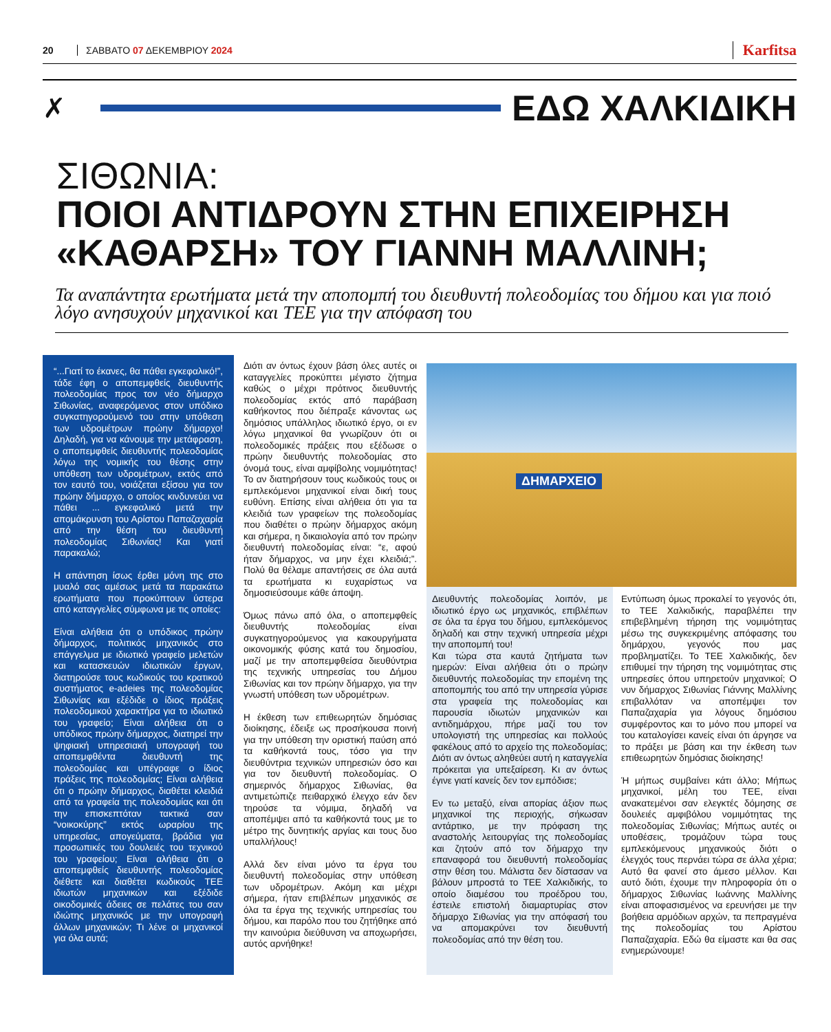20 ΣΑΒΒΑΤΟ 07 ΔΕΚΕΜΒΡΙΟΥ 2024 Karfitsa
✗
ΕΔΩ ΧΑΛΚΙΔΙΚΗ
ΣΙΘΩΝΙΑ:
ΠΟΙΟΙ ΑΝΤΙΔΡΟΥΝ ΣΤΗΝ ΕΠΙΧΕΙΡΗΣΗ «ΚΑΘΑΡΣΗ» ΤΟΥ ΓΙΑΝΝΗ ΜΑΛΛΙΝΗ;
Τα αναπάντητα ερωτήματα μετά την αποπομπή του διευθυντή πολεοδομίας του δήμου και για ποιό λόγο ανησυχούν μηχανικοί και ΤΕΕ για την απόφαση του
“...Γιατί το έκανες, θα πάθει εγκεφαλικό!”, τάδε έφη ο αποπεμφθείς διευθυντής πολεοδομίας προς τον νέο δήμαρχο Σιθωνίας, αναφερόμενος στον υπόδικο συγκατηγορούμενό του στην υπόθεση των υδρομέτρων πρώην δήμαρχο! Δηλαδή, για να κάνουμε την μετάφραση, ο αποπεμφθείς διευθυντής πολεοδομίας λόγω της νομικής του θέσης στην υπόθεση των υδρομέτρων, εκτός από τον εαυτό του, νοιάζεται εξίσου για τον πρώην δήμαρχο, ο οποίος κινδυνεύει να πάθει ... εγκεφαλικό μετά την απομάκρυνση του Αρίστου Παπαζαχαρία από την θέση του διευθυντή πολεοδομίας Σιθωνίας! Και γιατί παρακαλώ;
Η απάντηση ίσως έρθει μόνη της στο μυαλό σας αμέσως μετά τα παρακάτω ερωτήματα που προκύπτουν ύστερα από καταγγελίες σύμφωνα με τις οποίες:
Είναι αλήθεια ότι ο υπόδικος πρώην δήμαρχος, πολιτικός μηχανικός στο επάγγελμα με ιδιωτικό γραφείο μελετών και κατασκευών ιδιωτικών έργων, διατηρούσε τους κωδικούς του κρατικού συστήματος e-adeies της πολεοδομίας Σιθωνίας και εξέδιδε ο ίδιος πράξεις πολεοδομικού χαρακτήρα για το ιδιωτικό του γραφείο; Είναι αλήθεια ότι ο υπόδικος πρώην δήμαρχος, διατηρεί την ψηφιακή υπηρεσιακή υπογραφή του αποπεμφθέντα διευθυντή της πολεοδομίας και υπέγραφε ο ίδιος πράξεις της πολεοδομίας; Είναι αλήθεια ότι ο πρώην δήμαρχος, διαθέτει κλειδιά από τα γραφεία της πολεοδομίας και ότι την επισκεπτόταν τακτικά σαν “νοικοκύρης” εκτός ωραρίου της υπηρεσίας, απογεύματα, βράδια για προσωπικές του δουλειές του τεχνικού του γραφείου; Είναι αλήθεια ότι ο αποπεμφθείς διευθυντής πολεοδομίας διέθετε και διαθέτει κωδικούς ΤΕΕ ιδιωτών μηχανικών και εξέδιδε οικοδομικές άδειες σε πελάτες του σαν ιδιώτης μηχανικός με την υπογραφή άλλων μηχανικών; Τι λένε οι μηχανικοί για όλα αυτά;
Διότι αν όντως έχουν βάση όλες αυτές οι καταγγελίες προκύπτει μέγιστο ζήτημα καθώς ο μέχρι πρότινος διευθυντής πολεοδομίας εκτός από παράβαση καθήκοντος που διέπραξε κάνοντας ως δημόσιος υπάλληλος ιδιωτικό έργο, οι εν λόγω μηχανικοί θα γνωρίζουν ότι οι πολεοδομικές πράξεις που εξέδωσε ο πρώην διευθυντής πολεοδομίας στο όνομά τους, είναι αμφίβολης νομιμότητας! Το αν διατηρήσουν τους κωδικούς τους οι εμπλεκόμενοι μηχανικοί είναι δική τους ευθύνη. Επίσης είναι αλήθεια ότι για τα κλειδιά των γραφείων της πολεοδομίας που διαθέτει ο πρώην δήμαρχος ακόμη και σήμερα, η δικαιολογία από τον πρώην διευθυντή πολεοδομίας είναι: “ε, αφού ήταν δήμαρχος, να μην έχει κλειδιά;”. Πολύ θα θέλαμε απαντήσεις σε όλα αυτά τα ερωτήματα κι ευχαρίστως να δημοσιεύσουμε κάθε άποψη.
Όμως πάνω από όλα, ο αποπεμφθείς διευθυντής πολεοδομίας είναι συγκατηγορούμενος για κακουργήματα οικονομικής φύσης κατά του δημοσίου, μαζί με την αποπεμφθείσα διευθύντρια της τεχνικής υπηρεσίας του Δήμου Σιθωνίας και τον πρώην δήμαρχο, για την γνωστή υπόθεση των υδρομέτρων.
Η έκθεση των επιθεωρητών δημόσιας διοίκησης, έδειξε ως προσήκουσα ποινή για την υπόθεση την οριστική παύση από τα καθήκοντά τους, τόσο για την διευθύντρια τεχνικών υπηρεσιών όσο και για τον διευθυντή πολεοδομίας. Ο σημερινός δήμαρχος Σιθωνίας, θα αντιμετώπιζε πειθαρχικό έλεγχο εάν δεν τηρούσε τα νόμιμα, δηλαδή να αποπέμψει από τα καθήκοντά τους με το μέτρο της δυνητικής αργίας και τους δυο υπαλλήλους!
Αλλά δεν είναι μόνο τα έργα του διευθυντή πολεοδομίας στην υπόθεση των υδρομέτρων. Ακόμη και μέχρι σήμερα, ήταν επιβλέπων μηχανικός σε όλα τα έργα της τεχνικής υπηρεσίας του δήμου, και παρόλο που του ζητήθηκε από την καινούρια διεύθυνση να αποχωρήσει, αυτός αρνήθηκε!
ΔΗΜΑΡΧΕΙΟ
Διευθυντής πολεοδομίας λοιπόν, με ιδιωτικό έργο ως μηχανικός, επιβλέπων σε όλα τα έργα του δήμου, εμπλεκόμενος δηλαδή και στην τεχνική υπηρεσία μέχρι την αποπομπή του!
Και τώρα στα καυτά ζητήματα των ημερών: Είναι αλήθεια ότι ο πρώην διευθυντής πολεοδομίας την επομένη της αποπομπής του από την υπηρεσία γύρισε στα γραφεία της πολεοδομίας και παρουσία ιδιωτών μηχανικών και αντιδημάρχου, πήρε μαζί του τον υπολογιστή της υπηρεσίας και πολλούς φακέλους από το αρχείο της πολεοδομίας; Διότι αν όντως αληθεύει αυτή η καταγγελία πρόκειται για υπεξαίρεση. Κι αν όντως έγινε γιατί κανείς δεν τον εμπόδισε;
Εν τω μεταξύ, είναι απορίας άξιον πως μηχανικοί της περιοχής, σήκωσαν αντάρτικο, με την πρόφαση της αναστολής λειτουργίας της πολεοδομίας και ζητούν από τον δήμαρχο την επαναφορά του διευθυντή πολεοδομίας στην θέση του. Μάλιστα δεν δίστασαν να βάλουν μπροστά το ΤΕΕ Χαλκιδικής, το οποίο διαμέσου του προέδρου του, έστειλε επιστολή διαμαρτυρίας στον δήμαρχο Σιθωνίας για την απόφασή του να απομακρύνει τον διευθυντή πολεοδομίας από την θέση του.
Εντύπωση όμως προκαλεί το γεγονός ότι, το ΤΕΕ Χαλκιδικής, παραβλέπει την επιβεβλημένη τήρηση της νομιμότητας μέσω της συγκεκριμένης απόφασης του δημάρχου, γεγονός που μας προβληματίζει. Το ΤΕΕ Χαλκιδικής, δεν επιθυμεί την τήρηση της νομιμότητας στις υπηρεσίες όπου υπηρετούν μηχανικοί; Ο νυν δήμαρχος Σιθωνίας Γιάννης Μαλλίνης επιβαλλόταν να αποπέμψει τον Παπαζαχαρία για λόγους δημόσιου συμφέροντος και το μόνο που μπορεί να του καταλογίσει κανείς είναι ότι άργησε να το πράξει με βάση και την έκθεση των επιθεωρητών δημόσιας διοίκησης!
Ή μήπως συμβαίνει κάτι άλλο; Μήπως μηχανικοί, μέλη του ΤΕΕ, είναι ανακατεμένοι σαν ελεγκτές δόμησης σε δουλειές αμφιβόλου νομιμότητας της πολεοδομίας Σιθωνίας; Μήπως αυτές οι υποθέσεις, τρομάζουν τώρα τους εμπλεκόμενους μηχανικούς διότι ο έλεγχός τους περνάει τώρα σε άλλα χέρια; Αυτό θα φανεί στο άμεσο μέλλον. Και αυτό διότι, έχουμε την πληροφορία ότι ο δήμαρχος Σιθωνίας Ιωάννης Μαλλίνης είναι αποφασισμένος να ερευνήσει με την βοήθεια αρμόδιων αρχών, τα πεπραγμένα της πολεοδομίας του Αρίστου Παπαζαχαρία. Εδώ θα είμαστε και θα σας ενημερώνουμε!